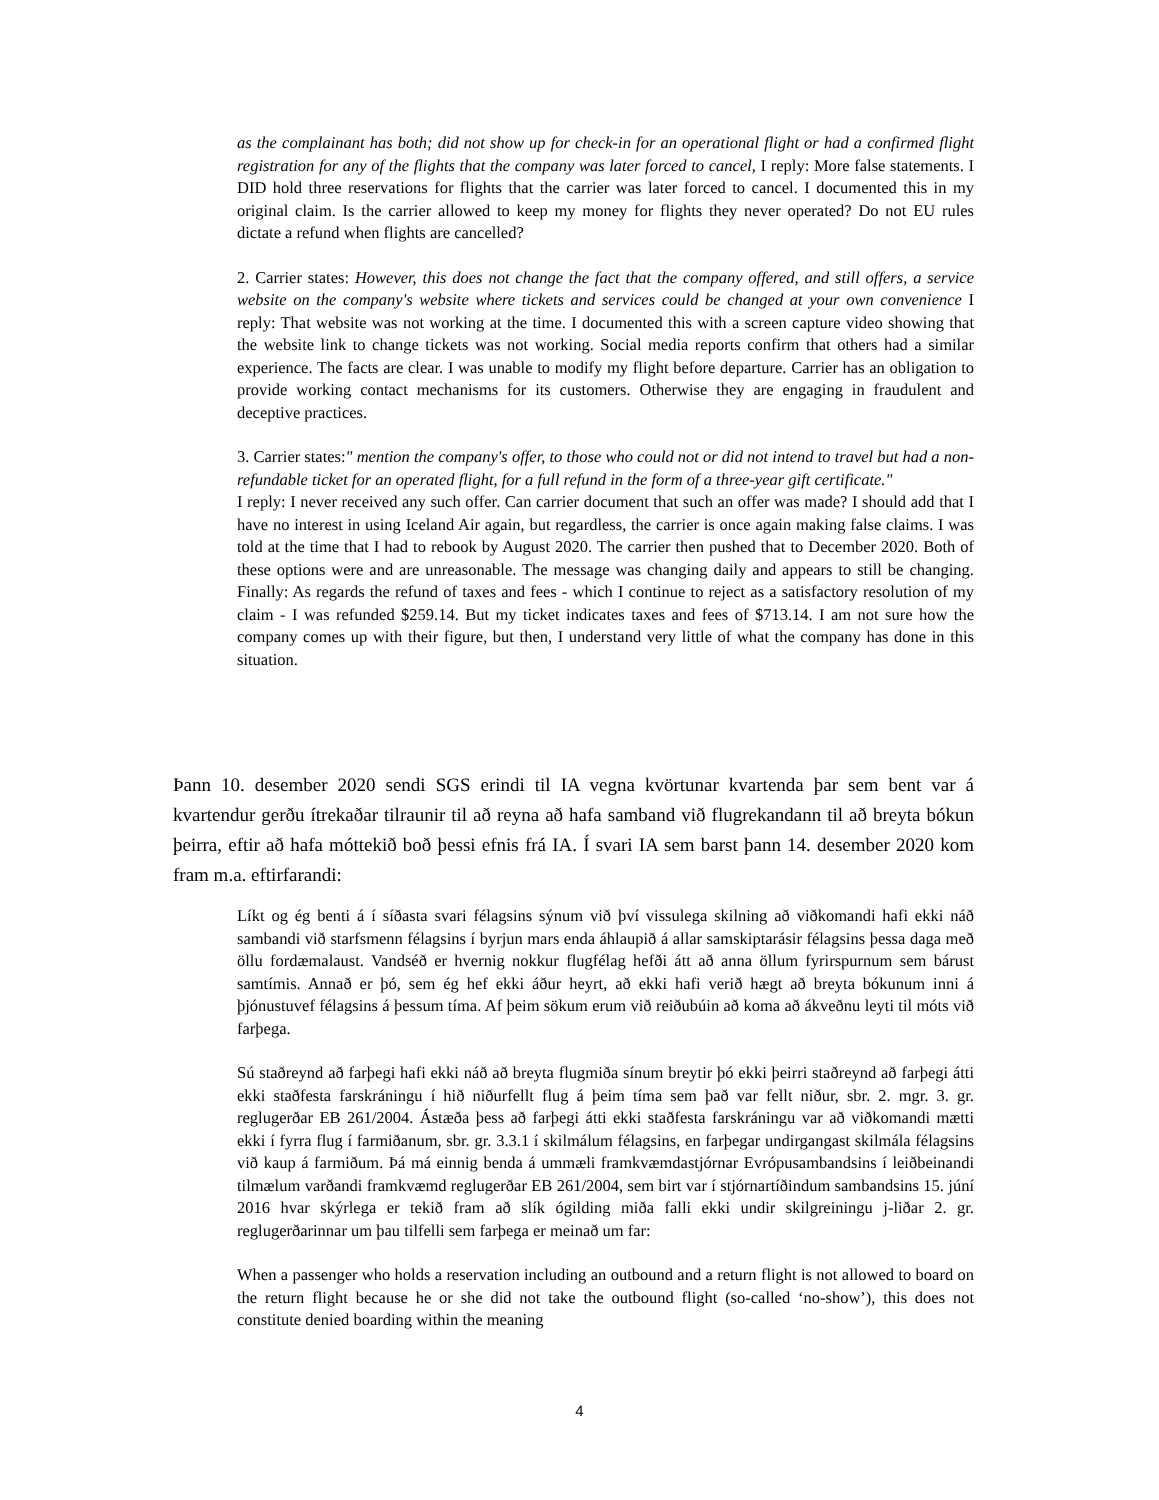as the complainant has both; did not show up for check-in for an operational flight or had a confirmed flight registration for any of the flights that the company was later forced to cancel, I reply: More false statements. I DID hold three reservations for flights that the carrier was later forced to cancel. I documented this in my original claim. Is the carrier allowed to keep my money for flights they never operated? Do not EU rules dictate a refund when flights are cancelled?
2. Carrier states: However, this does not change the fact that the company offered, and still offers, a service website on the company's website where tickets and services could be changed at your own convenience I reply: That website was not working at the time. I documented this with a screen capture video showing that the website link to change tickets was not working. Social media reports confirm that others had a similar experience. The facts are clear. I was unable to modify my flight before departure. Carrier has an obligation to provide working contact mechanisms for its customers. Otherwise they are engaging in fraudulent and deceptive practices.
3. Carrier states:" mention the company's offer, to those who could not or did not intend to travel but had a non-refundable ticket for an operated flight, for a full refund in the form of a three-year gift certificate."
I reply: I never received any such offer. Can carrier document that such an offer was made? I should add that I have no interest in using Iceland Air again, but regardless, the carrier is once again making false claims. I was told at the time that I had to rebook by August 2020. The carrier then pushed that to December 2020. Both of these options were and are unreasonable. The message was changing daily and appears to still be changing. Finally: As regards the refund of taxes and fees - which I continue to reject as a satisfactory resolution of my claim - I was refunded $259.14. But my ticket indicates taxes and fees of $713.14. I am not sure how the company comes up with their figure, but then, I understand very little of what the company has done in this situation.
Þann 10. desember 2020 sendi SGS erindi til IA vegna kvörtunar kvartenda þar sem bent var á kvartendur gerðu ítrekaðar tilraunir til að reyna að hafa samband við flugrekandann til að breyta bókun þeirra, eftir að hafa móttekið boð þessi efnis frá IA. Í svari IA sem barst þann 14. desember 2020 kom fram m.a. eftirfarandi:
Líkt og ég benti á í síðasta svari félagsins sýnum við því vissulega skilning að viðkomandi hafi ekki náð sambandi við starfsmenn félagsins í byrjun mars enda áhlaupið á allar samskiptarásir félagsins þessa daga með öllu fordæmalaust. Vandséð er hvernig nokkur flugfélag hefði átt að anna öllum fyrirspurnum sem bárust samtímis. Annað er þó, sem ég hef ekki áður heyrt, að ekki hafi verið hægt að breyta bókunum inni á þjónustuvef félagsins á þessum tíma. Af þeim sökum erum við reiðubúin að koma að ákveðnu leyti til móts við farþega.
Sú staðreynd að farþegi hafi ekki náð að breyta flugmiða sínum breytir þó ekki þeirri staðreynd að farþegi átti ekki staðfesta farskráningu í hið niðurfellt flug á þeim tíma sem það var fellt niður, sbr. 2. mgr. 3. gr. reglugerðar EB 261/2004. Ástæða þess að farþegi átti ekki staðfesta farskráningu var að viðkomandi mætti ekki í fyrra flug í farmiðanum, sbr. gr. 3.3.1 í skilmálum félagsins, en farþegar undirgangast skilmála félagsins við kaup á farmiðum. Þá má einnig benda á ummæli framkvæmdastjórnar Evrópusambandsins í leiðbeinandi tilmælum varðandi framkvæmd reglugerðar EB 261/2004, sem birt var í stjórnartíðindum sambandsins 15. júní 2016 hvar skýrlega er tekið fram að slík ógilding miða falli ekki undir skilgreiningu j-liðar 2. gr. reglugerðarinnar um þau tilfelli sem farþega er meinað um far:
When a passenger who holds a reservation including an outbound and a return flight is not allowed to board on the return flight because he or she did not take the outbound flight (so-called ‘no-show’), this does not constitute denied boarding within the meaning
4